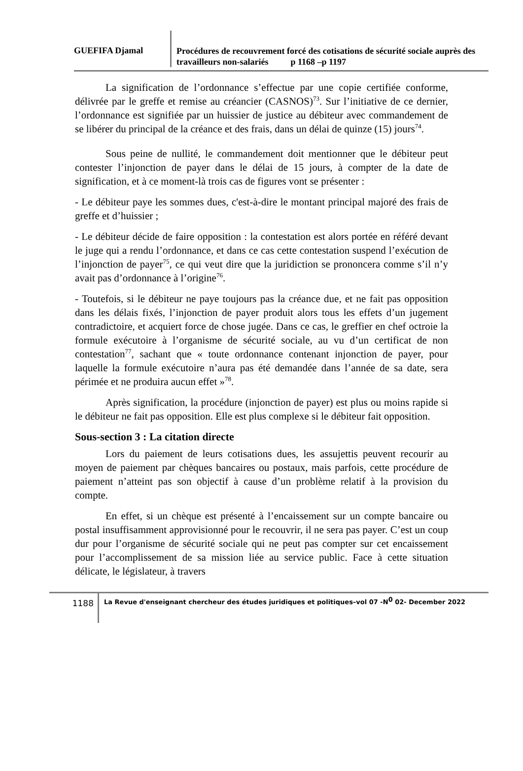GUEFIFA Djamal
Procédures de recouvrement forcé des cotisations de sécurité sociale auprès des travailleurs non-salariés p 1168 –p 1197
La signification de l’ordonnance s’effectue par une copie certifiée conforme, délivrée par le greffe et remise au créancier (CASNOS)<sup>73</sup>. Sur l’initiative de ce dernier, l’ordonnance est signifiée par un huissier de justice au débiteur avec commandement de se libérer du principal de la créance et des frais, dans un délai de quinze (15) jours<sup>74</sup>.
Sous peine de nullité, le commandement doit mentionner que le débiteur peut contester l’injonction de payer dans le délai de 15 jours, à compter de la date de signification, et à ce moment-là trois cas de figures vont se présenter :
- Le débiteur paye les sommes dues, c'est-à-dire le montant principal majoré des frais de greffe et d’huissier ;
- Le débiteur décide de faire opposition : la contestation est alors portée en référé devant le juge qui a rendu l’ordonnance, et dans ce cas cette contestation suspend l’exécution de l’injonction de payer<sup>75</sup>, ce qui veut dire que la juridiction se prononcera comme s’il n’y avait pas d’ordonnance à l’origine<sup>76</sup>.
- Toutefois, si le débiteur ne paye toujours pas la créance due, et ne fait pas opposition dans les délais fixés, l’injonction de payer produit alors tous les effets d’un jugement contradictoire, et acquiert force de chose jugée. Dans ce cas, le greffier en chef octroie la formule exécutoire à l’organisme de sécurité sociale, au vu d’un certificat de non contestation<sup>77</sup>, sachant que « toute ordonnance contenant injonction de payer, pour laquelle la formule exécutoire n’aura pas été demandée dans l’année de sa date, sera périmée et ne produira aucun effet »<sup>78</sup>.
Après signification, la procédure (injonction de payer) est plus ou moins rapide si le débiteur ne fait pas opposition. Elle est plus complexe si le débiteur fait opposition.
Sous-section 3 : La citation directe
Lors du paiement de leurs cotisations dues, les assujettis peuvent recourir au moyen de paiement par chèques bancaires ou postaux, mais parfois, cette procédure de paiement n’atteint pas son objectif à cause d’un problème relatif à la provision du compte.
En effet, si un chèque est présenté à l’encaissement sur un compte bancaire ou postal insuffisamment approvisionné pour le recouvrir, il ne sera pas payer. C’est un coup dur pour l’organisme de sécurité sociale qui ne peut pas compter sur cet encaissement pour l’accomplissement de sa mission liée au service public. Face à cette situation délicate, le législateur, à travers
1188
La Revue d'enseignant chercheur des études juridiques et politiques–vol 07 -N<sup>0</sup> 02- December 2022